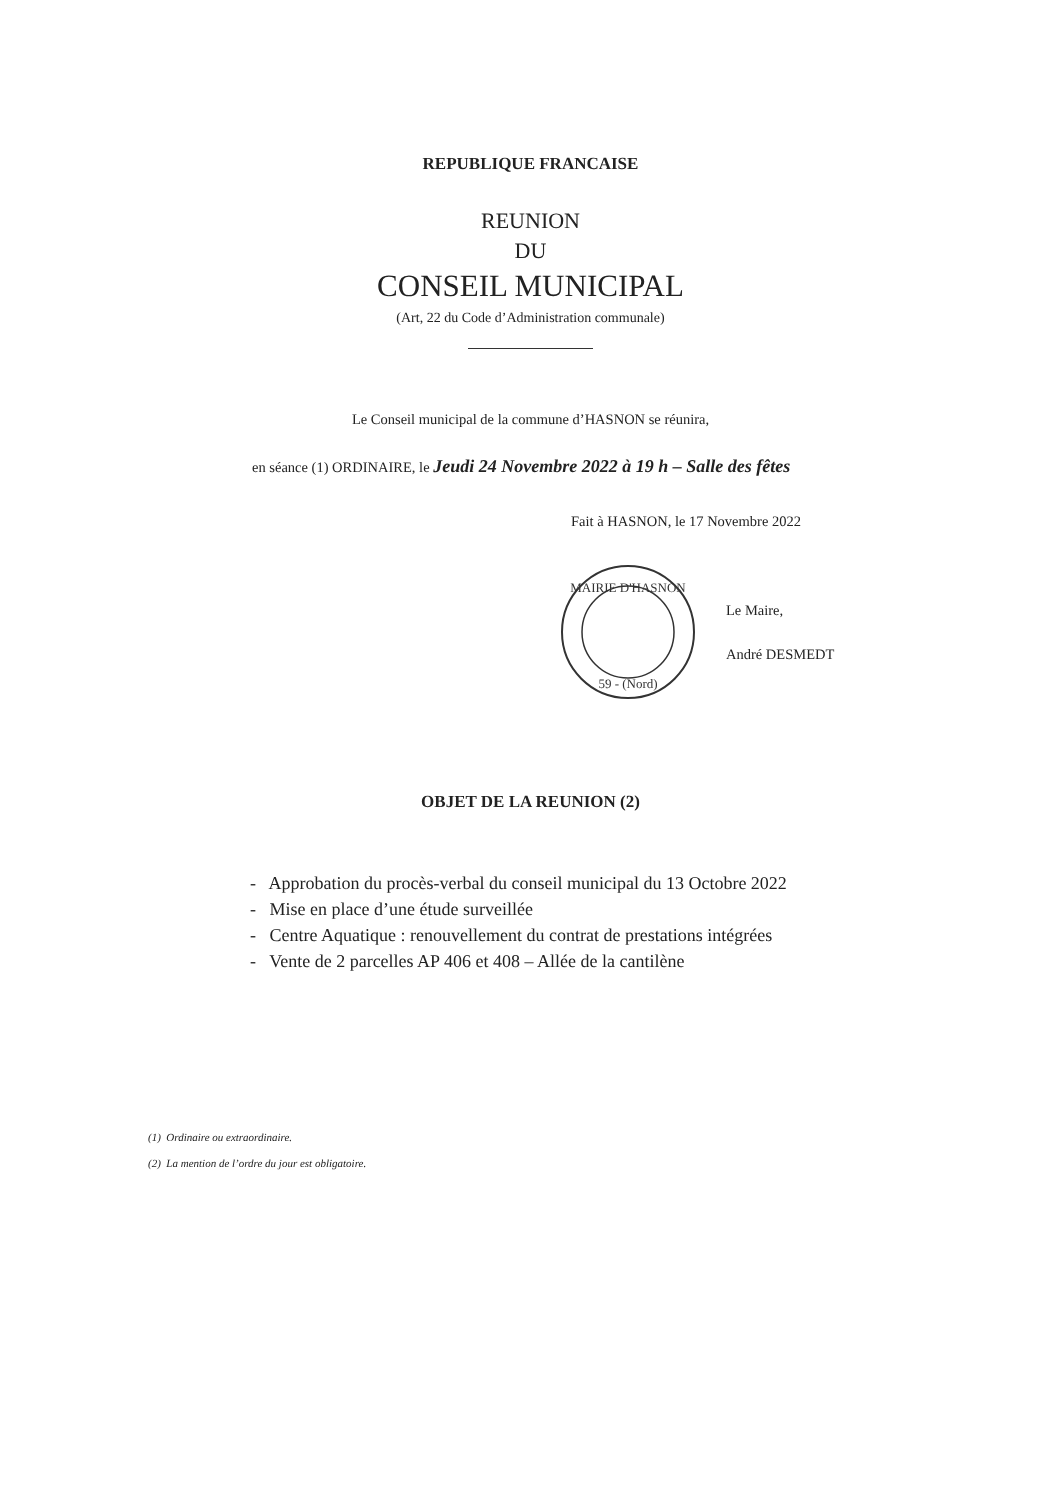REPUBLIQUE FRANCAISE
REUNION
DU
CONSEIL MUNICIPAL
(Art, 22 du Code d’Administration communale)
Le Conseil municipal de la commune d’HASNON se réunira,
en séance (1) ORDINAIRE, le Jeudi 24 Novembre 2022 à 19 h – Salle des fêtes
Fait à HASNON, le 17 Novembre 2022
MAIRIE D'HASNON
59 - (Nord)
Le Maire,
André DESMEDT
OBJET DE LA REUNION (2)
- Approbation du procès-verbal du conseil municipal du 13 Octobre 2022
- Mise en place d’une étude surveillée
- Centre Aquatique : renouvellement du contrat de prestations intégrées
- Vente de 2 parcelles AP 406 et 408 – Allée de la cantilène
(1) Ordinaire ou extraordinaire.
(2) La mention de l’ordre du jour est obligatoire.